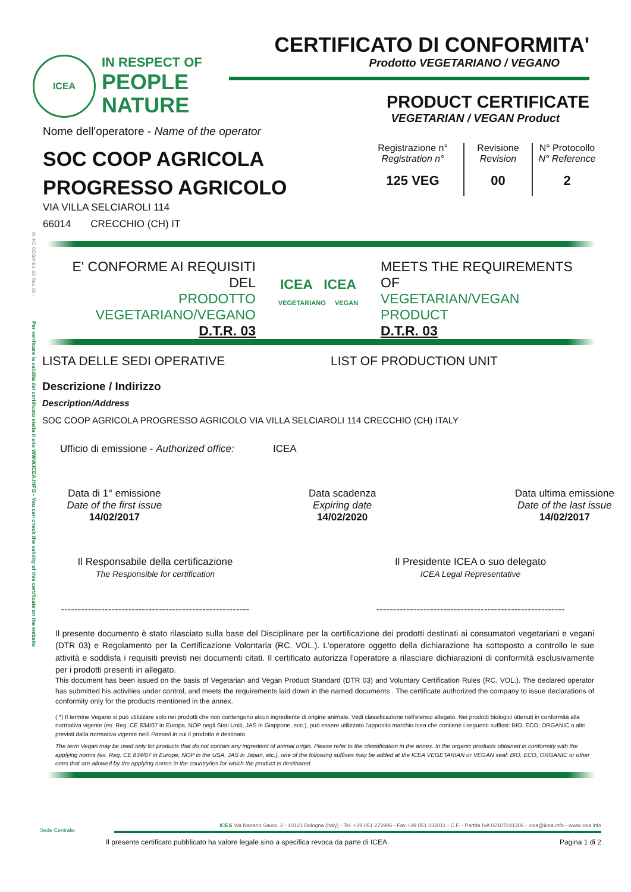M. RC COSM Ed. 00 Rev. 00 -
Per verificare la validità del certificato visita il sito WWW.ICEA.INFO - You can check the validity of this certificate on the website
ICEA
IN RESPECT OF
PEOPLE
NATURE
CERTIFICATO DI CONFORMITA'
Prodotto VEGETARIANO / VEGANO
PRODUCT CERTIFICATE
VEGETARIAN / VEGAN Product
Nome dell'operatore - Name of the operator
SOC COOP AGRICOLA
PROGRESSO AGRICOLO
VIA VILLA SELCIAROLI 114
66014 CRECCHIO (CH) IT
Registrazione n°
Registration n°
125 VEG
Revisione
Revision
00
N° Protocollo
N° Reference
2
E' CONFORME AI REQUISITI
DEL
PRODOTTO
VEGETARIANO/VEGANO
D.T.R. 03
ICEA ICEA
VEGETARIANO VEGAN
MEETS THE REQUIREMENTS
OF
VEGETARIAN/VEGAN
PRODUCT
D.T.R. 03
LISTA DELLE SEDI OPERATIVE LIST OF PRODUCTION UNIT
Descrizione / Indirizzo
Description/Address
SOC COOP AGRICOLA PROGRESSO AGRICOLO VIA VILLA SELCIAROLI 114 CRECCHIO (CH) ITALY
Ufficio di emissione - Authorized office:
ICEA
Data di 1° emissione
Date of the first issue
14/02/2017
Data scadenza
Expiring date
14/02/2020
Data ultima emissione
Date of the last issue
14/02/2017
Il Responsabile della certificazione
The Responsible for certification
--------------------------------------------------------
Il Presidente ICEA o suo delegato
ICEA Legal Representative
--------------------------------------------------------
Il presente documento è stato rilasciato sulla base del Disciplinare per la certificazione dei prodotti destinati ai consumatori vegetariani e vegani (DTR 03) e Regolamento per la Certificazione Volontaria (RC. VOL.). L'operatore oggetto della dichiarazione ha sottoposto a controllo le sue attività e soddisfa i requisiti previsti nei documenti citati. Il certificato autorizza l'operatore a rilasciare dichiarazioni di conformità esclusivamente per i prodotti presenti in allegato.
This document has been issued on the basis of Vegetarian and Vegan Product Standard (DTR 03) and Voluntary Certification Rules (RC. VOL.). The declared operator has submitted his activities under control, and meets the requirements laid down in the named documents . The certificate authorized the company to issue declarations of conformity only for the products mentioned in the annex.
( *) Il termine Vegano si può utilizzare solo nei prodotti che non contengono alcun ingrediente di origine animale. Vedi classificazione nell'elenco allegato. Nei prodotti biologici ottenuti in conformità alla normativa vigente (es. Reg. CE 834/07 in Europa, NOP negli Stati Uniti, JAS in Giappone, ecc.), può essere utilizzato l'apposito marchio Icea che contiene i seguenti suffissi: BIO, ECO; ORGANIC o altri previsti dalla normativa vigente nel/i Paese/i in cui il prodotto è destinato.
The term Vegan may be used only for products that do not contain any ingredient of animal origin. Please refer to the classification in the annex. In the organic products obtained in conformity with the applying norms (ex. Reg. CE 834/07 in Europe, NOP in the USA, JAS in Japan, etc.), one of the following suffixes may be added at the ICEA VEGETARIAN or VEGAN seal: BIO, ECO, ORGANIC or other ones that are allowed by the applying norms in the country/ies for which the product is destinated.
Sede Centrale:
ICEA Via Nazario Sauro, 2 - 40121 Bologna (Italy) - Tel. +39 051 272986 - Fax +39 051 232011 - C.F. - Partita IVA 02107241206 - icea@icea.info - www.icea.info
Il presente certificato pubblicato ha valore legale sino a specifica revoca da parte di ICEA.
Pagina 1 di 2